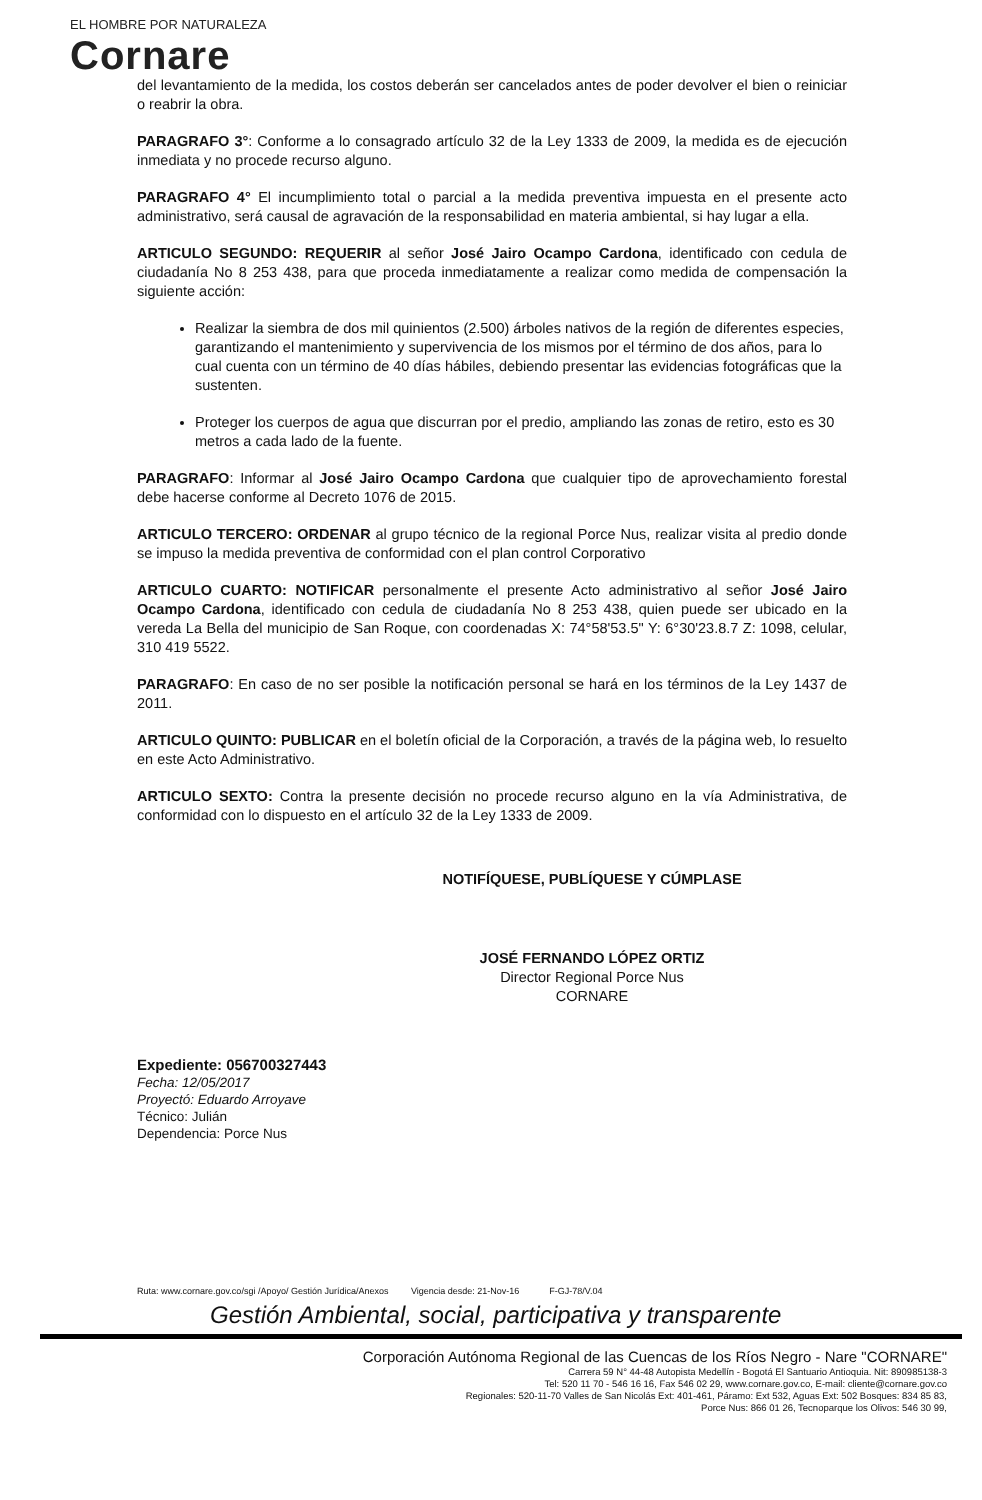EL HOMBRE POR NATURALEZA
Cornare
del levantamiento de la medida, los costos deberán ser cancelados antes de poder devolver el bien o reiniciar o reabrir la obra.
PARAGRAFO 3°: Conforme a lo consagrado artículo 32 de la Ley 1333 de 2009, la medida es de ejecución inmediata y no procede recurso alguno.
PARAGRAFO 4° El incumplimiento total o parcial a la medida preventiva impuesta en el presente acto administrativo, será causal de agravación de la responsabilidad en materia ambiental, si hay lugar a ella.
ARTICULO SEGUNDO: REQUERIR al señor José Jairo Ocampo Cardona, identificado con cedula de ciudadanía No 8 253 438, para que proceda inmediatamente a realizar como medida de compensación la siguiente acción:
Realizar la siembra de dos mil quinientos (2.500) árboles nativos de la región de diferentes especies, garantizando el mantenimiento y supervivencia de los mismos por el término de dos años, para lo cual cuenta con un término de 40 días hábiles, debiendo presentar las evidencias fotográficas que la sustenten.
Proteger los cuerpos de agua que discurran por el predio, ampliando las zonas de retiro, esto es 30 metros a cada lado de la fuente.
PARAGRAFO: Informar al José Jairo Ocampo Cardona que cualquier tipo de aprovechamiento forestal debe hacerse conforme al Decreto 1076 de 2015.
ARTICULO TERCERO: ORDENAR al grupo técnico de la regional Porce Nus, realizar visita al predio donde se impuso la medida preventiva de conformidad con el plan control Corporativo
ARTICULO CUARTO: NOTIFICAR personalmente el presente Acto administrativo al señor José Jairo Ocampo Cardona, identificado con cedula de ciudadanía No 8 253 438, quien puede ser ubicado en la vereda La Bella del municipio de San Roque, con coordenadas X: 74°58'53.5" Y: 6°30'23.8.7 Z: 1098, celular, 310 419 5522.
PARAGRAFO: En caso de no ser posible la notificación personal se hará en los términos de la Ley 1437 de 2011.
ARTICULO QUINTO: PUBLICAR en el boletín oficial de la Corporación, a través de la página web, lo resuelto en este Acto Administrativo.
ARTICULO SEXTO: Contra la presente decisión no procede recurso alguno en la vía Administrativa, de conformidad con lo dispuesto en el artículo 32 de la Ley 1333 de 2009.
NOTIFÍQUESE, PUBLÍQUESE Y CÚMPLASE
JOSÉ FERNANDO LÓPEZ ORTIZ
Director Regional Porce Nus
CORNARE
Expediente: 056700327443
Fecha: 12/05/2017
Proyectó: Eduardo Arroyave
Técnico: Julián
Dependencia: Porce Nus
Ruta: www.cornare.gov.co/sgi /Apoyo/ Gestión Jurídica/Anexos Vigencia desde: 21-Nov-16 F-GJ-78/V.04
Gestión Ambiental, social, participativa y transparente
Corporación Autónoma Regional de las Cuencas de los Ríos Negro - Nare "CORNARE"
Carrera 59 N° 44-48 Autopista Medellín - Bogotá El Santuario Antioquia. Nit: 890985138-3
Tel: 520 11 70 - 546 16 16, Fax 546 02 29, www.cornare.gov.co, E-mail: cliente@cornare.gov.co
Regionales: 520-11-70 Valles de San Nicolás Ext: 401-461, Páramo: Ext 532, Aguas Ext: 502 Bosques: 834 85 83,
Porce Nus: 866 01 26, Tecnoparque los Olivos: 546 30 99,